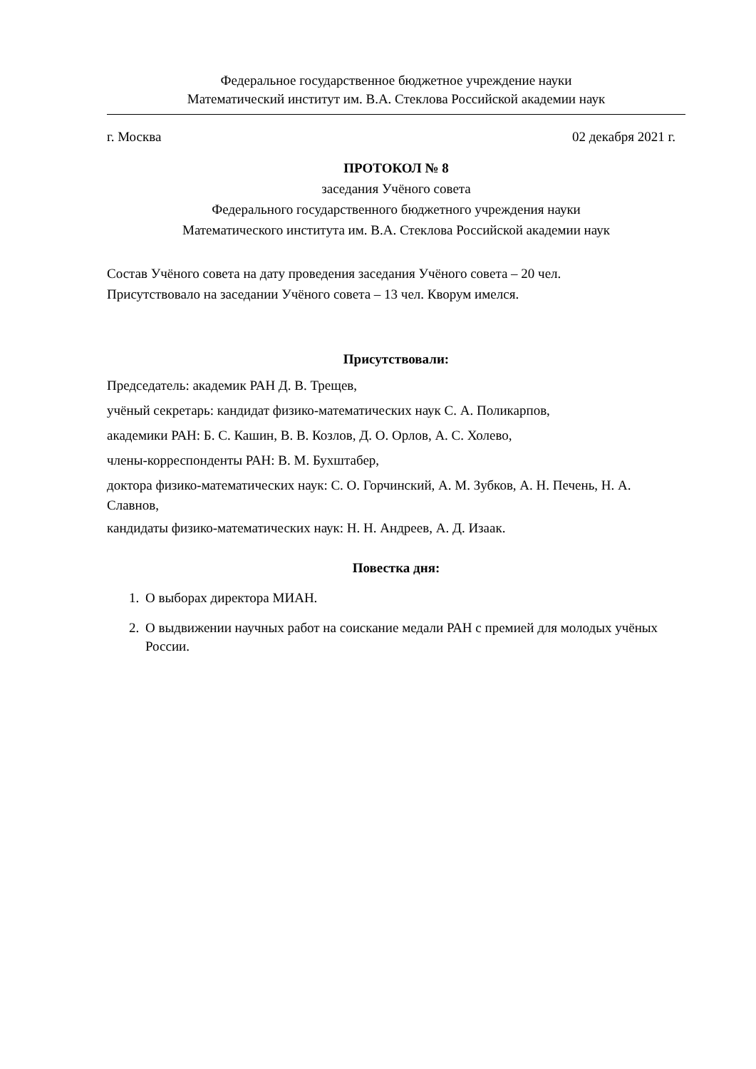Федеральное государственное бюджетное учреждение науки
Математический институт им. В.А. Стеклова Российской академии наук
г. Москва 02 декабря 2021 г.
ПРОТОКОЛ № 8
заседания Учёного совета
Федерального государственного бюджетного учреждения науки
Математического института им. В.А. Стеклова Российской академии наук
Состав Учёного совета на дату проведения заседания Учёного совета – 20 чел.
Присутствовало на заседании Учёного совета – 13 чел. Кворум имелся.
Присутствовали:
Председатель: академик РАН Д. В. Трещев,
учёный секретарь: кандидат физико-математических наук С. А. Поликарпов,
академики РАН: Б. С. Кашин, В. В. Козлов, Д. О. Орлов, А. С. Холево,
члены-корреспонденты РАН: В. М. Бухштабер,
доктора физико-математических наук: С. О. Горчинский, А. М. Зубков, А. Н. Печень, Н. А. Славнов,
кандидаты физико-математических наук: Н. Н. Андреев, А. Д. Изаак.
Повестка дня:
1. О выборах директора МИАН.
2. О выдвижении научных работ на соискание медали РАН с премией для молодых учёных России.